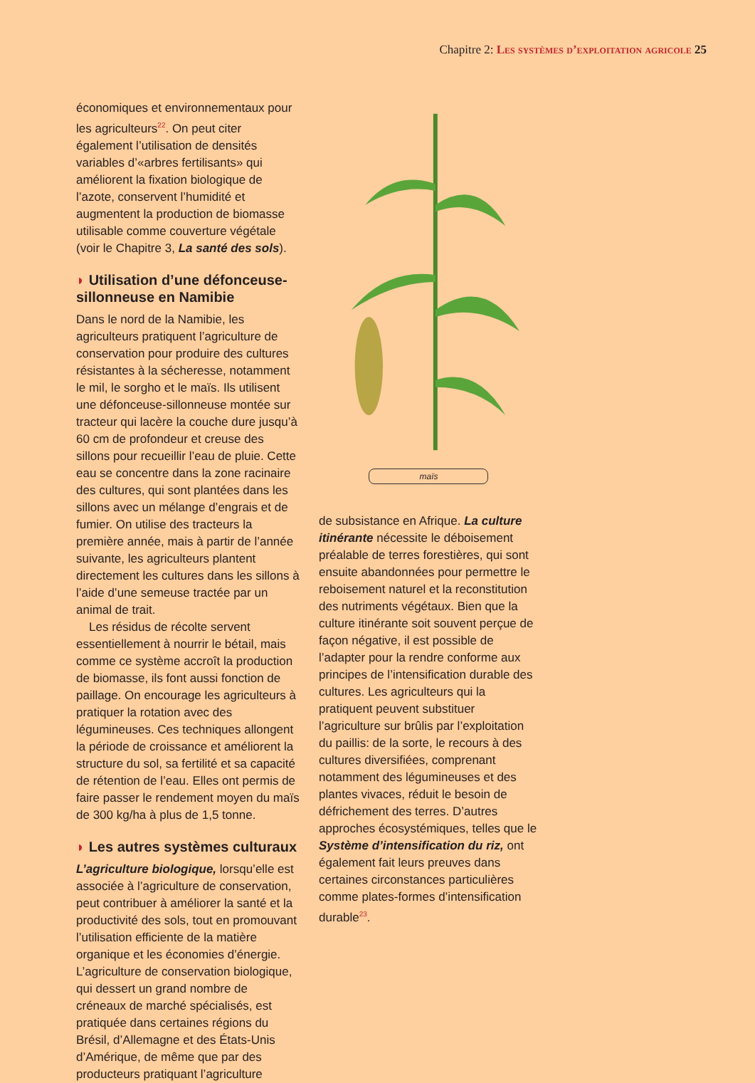Chapitre 2: Les systèmes d’exploitation agricole 25
économiques et environnementaux pour les agriculteurs<sup>22</sup>. On peut citer également l’utilisation de densités variables d’«arbres fertilisants» qui améliorent la fixation biologique de l’azote, conservent l’humidité et augmentent la production de biomasse utilisable comme couverture végétale (voir le Chapitre 3, La santé des sols).
◗ Utilisation d’une défonceuse-sillonneuse en Namibie
Dans le nord de la Namibie, les agriculteurs pratiquent l’agriculture de conservation pour produire des cultures résistantes à la sécheresse, notamment le mil, le sorgho et le maïs. Ils utilisent une défonceuse-sillonneuse montée sur tracteur qui lacère la couche dure jusqu’à 60 cm de profondeur et creuse des sillons pour recueillir l’eau de pluie. Cette eau se concentre dans la zone racinaire des cultures, qui sont plantées dans les sillons avec un mélange d’engrais et de fumier. On utilise des tracteurs la première année, mais à partir de l’année suivante, les agriculteurs plantent directement les cultures dans les sillons à l’aide d’une semeuse tractée par un animal de trait.
Les résidus de récolte servent essentiellement à nourrir le bétail, mais comme ce système accroît la production de biomasse, ils font aussi fonction de paillage. On encourage les agriculteurs à pratiquer la rotation avec des légumineuses. Ces techniques allongent la période de croissance et améliorent la structure du sol, sa fertilité et sa capacité de rétention de l’eau. Elles ont permis de faire passer le rendement moyen du maïs de 300 kg/ha à plus de 1,5 tonne.
◗ Les autres systèmes culturaux
L’agriculture biologique, lorsqu’elle est associée à l’agriculture de conservation, peut contribuer à améliorer la santé et la productivité des sols, tout en promouvant l’utilisation efficiente de la matière organique et les économies d’énergie. L’agriculture de conservation biologique, qui dessert un grand nombre de créneaux de marché spécialisés, est pratiquée dans certaines régions du Brésil, d’Allemagne et des États-Unis d’Amérique, de même que par des producteurs pratiquant l’agriculture
maïs
de subsistance en Afrique. La culture itinérante nécessite le déboisement préalable de terres forestières, qui sont ensuite abandonnées pour permettre le reboisement naturel et la reconstitution des nutriments végétaux. Bien que la culture itinérante soit souvent perçue de façon négative, il est possible de l’adapter pour la rendre conforme aux principes de l’intensification durable des cultures. Les agriculteurs qui la pratiquent peuvent substituer l’agriculture sur brûlis par l’exploitation du paillis: de la sorte, le recours à des cultures diversifiées, comprenant notamment des légumineuses et des plantes vivaces, réduit le besoin de défrichement des terres. D’autres approches écosystémiques, telles que le Système d’intensification du riz, ont également fait leurs preuves dans certaines circonstances particulières comme plates-formes d’intensification durable<sup>23</sup>.